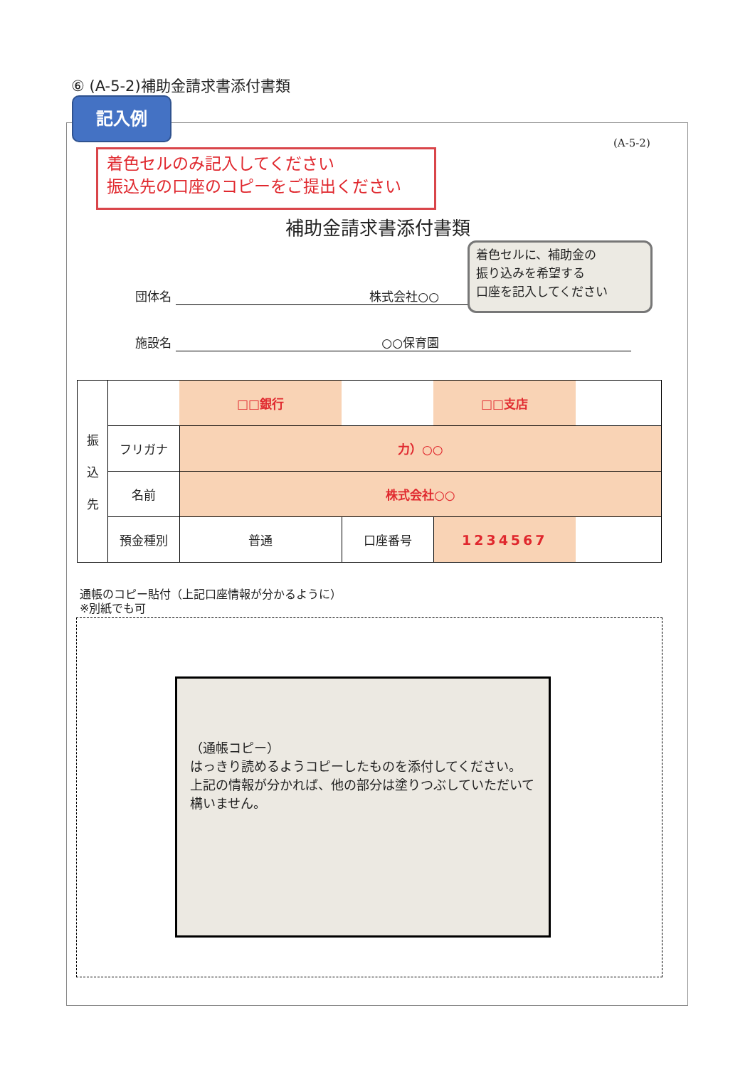⑥ (A-5-2)補助金請求書添付書類
記入例
着色セルのみ記入してください
振込先の口座のコピーをご提出ください
(A-5-2)
補助金請求書添付書類
団体名 株式会社○○
施設名 ○○保育園
着色セルに、補助金の
振り込みを希望する
口座を記入してください
| 振 込 先 | | □□銀行 | | □□支店 | |
| | フリガナ | 力）○○ | | | |
| | 名前 | 株式会社○○ | | | |
| | 預金種別 | 普通 | 口座番号 | 1234567 | |
通帳のコピー貼付（上記口座情報が分かるように）
※別紙でも可
（通帳コピー）
はっきり読めるようコピーしたものを添付してください。
上記の情報が分かれば、他の部分は塗りつぶしていただいて構いません。